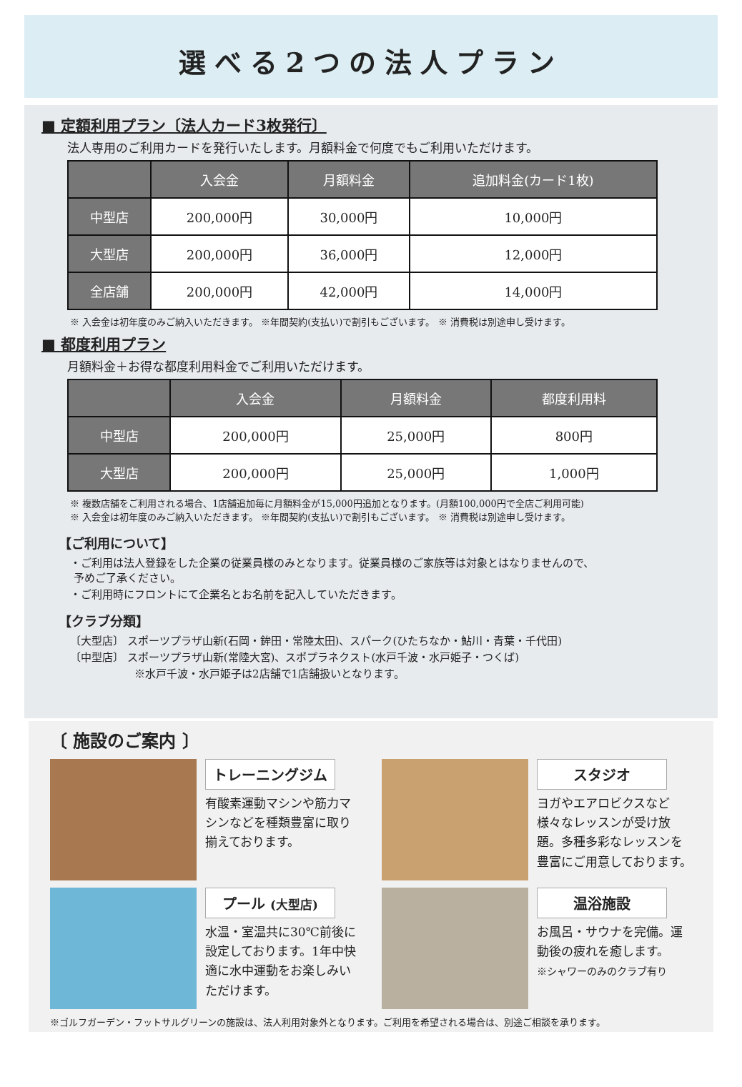選べる2つの法人プラン
■ 定額利用プラン〔法人カード3枚発行〕
法人専用のご利用カードを発行いたします。月額料金で何度でもご利用いただけます。
| | 入会金 | 月額料金 | 追加料金(カード1枚) |
| --- | --- | --- | --- |
| 中型店 | 200,000円 | 30,000円 | 10,000円 |
| 大型店 | 200,000円 | 36,000円 | 12,000円 |
| 全店舗 | 200,000円 | 42,000円 | 14,000円 |
※ 入会金は初年度のみご納入いただきます。 ※年間契約(支払い)で割引もございます。 ※ 消費税は別途申し受けます。
■ 都度利用プラン
月額料金＋お得な都度利用料金でご利用いただけます。
| | 入会金 | 月額料金 | 都度利用料 |
| --- | --- | --- | --- |
| 中型店 | 200,000円 | 25,000円 | 800円 |
| 大型店 | 200,000円 | 25,000円 | 1,000円 |
※ 複数店舗をご利用される場合、1店舗追加毎に月額料金が15,000円追加となります。(月額100,000円で全店ご利用可能)
※ 入会金は初年度のみご納入いただきます。 ※年間契約(支払い)で割引もございます。 ※ 消費税は別途申し受けます。
【ご利用について】
・ご利用は法人登録をした企業の従業員様のみとなります。従業員様のご家族等は対象とはなりませんので、
予めご了承ください。
・ご利用時にフロントにて企業名とお名前を記入していただきます。
【クラブ分類】
〔大型店〕 スポーツプラザ山新(石岡・鉾田・常陸太田)、スパーク(ひたちなか・鮎川・青葉・千代田)
〔中型店〕 スポーツプラザ山新(常陸大宮)、スポプラネクスト(水戸千波・水戸姫子・つくば)
※水戸千波・水戸姫子は2店舗で1店舗扱いとなります。
〔 施設のご案内 〕
トレーニングジム
有酸素運動マシンや筋力マシンなどを種類豊富に取り揃えております。
スタジオ
ヨガやエアロビクスなど様々なレッスンが受け放題。多種多彩なレッスンを豊富にご用意しております。
プール (大型店)
水温・室温共に30℃前後に設定しております。1年中快適に水中運動をお楽しみいただけます。
温浴施設
お風呂・サウナを完備。運動後の疲れを癒します。
※シャワーのみのクラブ有り
※ゴルフガーデン・フットサルグリーンの施設は、法人利用対象外となります。ご利用を希望される場合は、別途ご相談を承ります。